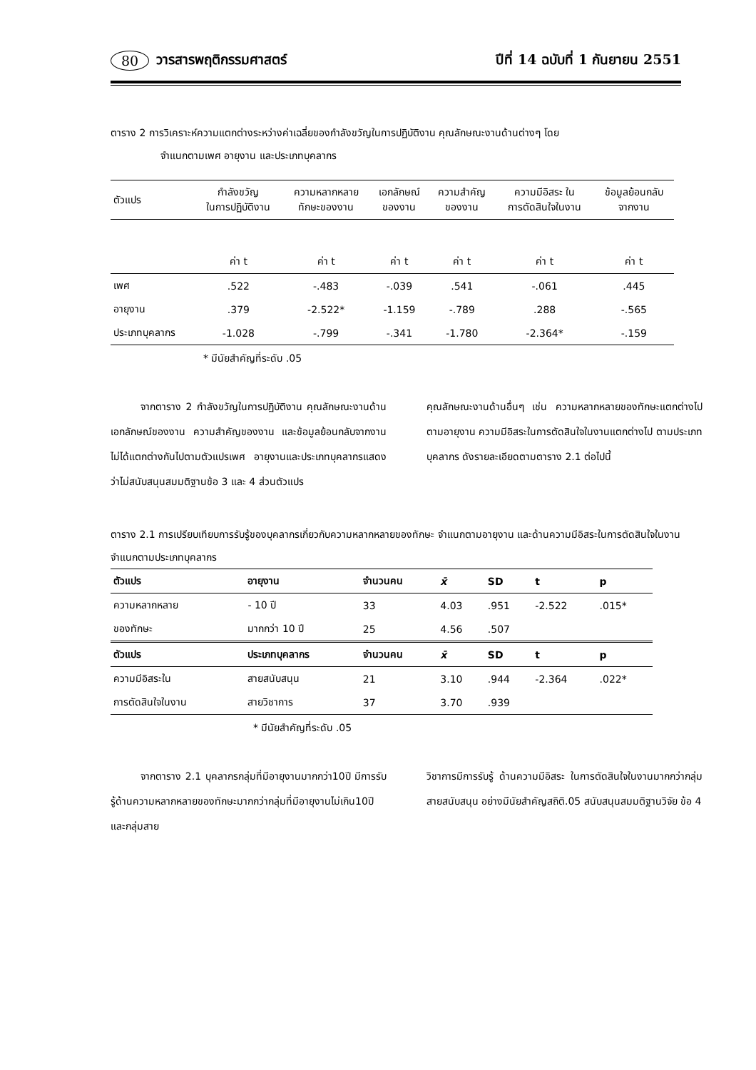80 วารสารพฤติกรรมศาสตร์ ปีที่ 14 ฉบับที่ 1 กันยายน 2551
ตาราง 2 การวิเคราะห์ความแตกต่างระหว่างค่าเฉลี่ยของกำลังขวัญในการปฏิบัติงาน คุณลักษณะงานด้านต่างๆ โดย
จำแนกตามเพศ อายุงาน และประเภทบุคลากร
| ตัวแปร | กำลังขวัญ ในการปฏิบัติงาน | ความหลากหลาย ทักษะของงาน | เอกลักษณ์ ของงาน | ความสำคัญ ของงาน | ความมีอิสระ ใน การตัดสินใจในงาน | ข้อมูลย้อนกลับ จากงาน |
| | ค่า t | ค่า t | ค่า t | ค่า t | ค่า t | ค่า t |
| เพศ | .522 | -.483 | -.039 | .541 | -.061 | .445 |
| อายุงาน | .379 | -2.522* | -1.159 | -.789 | .288 | -.565 |
| ประเภทบุคลากร | -1.028 | -.799 | -.341 | -1.780 | -2.364* | -.159 |
* มีนัยสำคัญที่ระดับ .05
   จากตาราง 2 กำลังขวัญในการปฏิบัติงาน คุณลักษณะงานด้านเอกลักษณ์ของงาน ความสำคัญของงาน และข้อมูลย้อนกลับจากงาน ไม่ได้แตกต่างกันไปตามตัวแปรเพศ อายุงานและประเภทบุคลากรแสดงว่าไม่สนับสนุนสมมติฐานข้อ 3 และ 4 ส่วนตัวแปร
คุณลักษณะงานด้านอื่นๆ เช่น ความหลากหลายของทักษะแตกต่างไปตามอายุงาน ความมีอิสระในการตัดสินใจในงานแตกต่างไป ตามประเภทบุคลากร ดังรายละเอียดตามตาราง 2.1 ต่อไปนี้
ตาราง 2.1 การเปรียบเทียบการรับรู้ของบุคลากรเกี่ยวกับความหลากหลายของทักษะ จำแนกตามอายุงาน และด้านความมีอิสระในการตัดสินใจในงาน จำแนกตามประเภทบุคลากร
| ตัวแปร | อายุงาน | จำนวนคน | x̄ | SD | t | p |
| --- | --- | --- | --- | --- | --- | --- |
| ความหลากหลาย | - 10 ปี | 33 | 4.03 | .951 | -2.522 | .015* |
| ของทักษะ | มากกว่า 10 ปี | 25 | 4.56 | .507 | | |
| ตัวแปร | ประเภทบุคลากร | จำนวนคน | x̄ | SD | t | p |
| ความมีอิสระใน | สายสนับสนุน | 21 | 3.10 | .944 | -2.364 | .022* |
| การตัดสินใจในงาน | สายวิชาการ | 37 | 3.70 | .939 | | |
* มีนัยสำคัญที่ระดับ .05
   จากตาราง 2.1 บุคลากรกลุ่มที่มีอายุงานมากกว่า10ปี มีการรับรู้ด้านความหลากหลายของทักษะมากกว่ากลุ่มที่มีอายุงานไม่เกิน10ปี และกลุ่มสาย
วิชาการมีการรับรู้ ด้านความมีอิสระ ในการตัดสินใจในงานมากกว่ากลุ่มสายสนับสนุน อย่างมีนัยสำคัญสถิติ.05 สนับสนุนสมมติฐานวิจัย ข้อ 4